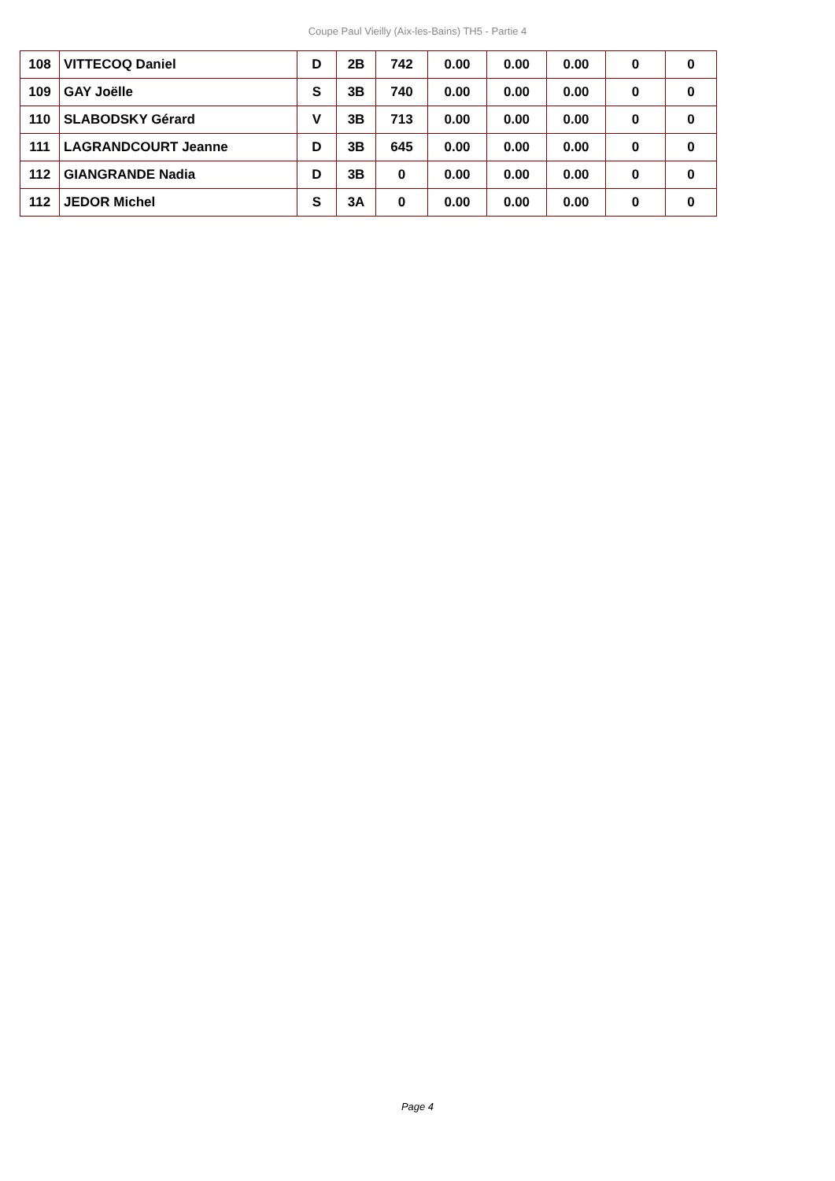Coupe Paul Vieilly (Aix-les-Bains) TH5 - Partie 4
| 108 | VITTECOQ Daniel | D | 2B | 742 | 0.00 | 0.00 | 0.00 | 0 | 0 |
| 109 | GAY Joëlle | S | 3B | 740 | 0.00 | 0.00 | 0.00 | 0 | 0 |
| 110 | SLABODSKY Gérard | V | 3B | 713 | 0.00 | 0.00 | 0.00 | 0 | 0 |
| 111 | LAGRANDCOURT Jeanne | D | 3B | 645 | 0.00 | 0.00 | 0.00 | 0 | 0 |
| 112 | GIANGRANDE Nadia | D | 3B | 0 | 0.00 | 0.00 | 0.00 | 0 | 0 |
| 112 | JEDOR Michel | S | 3A | 0 | 0.00 | 0.00 | 0.00 | 0 | 0 |
Page 4